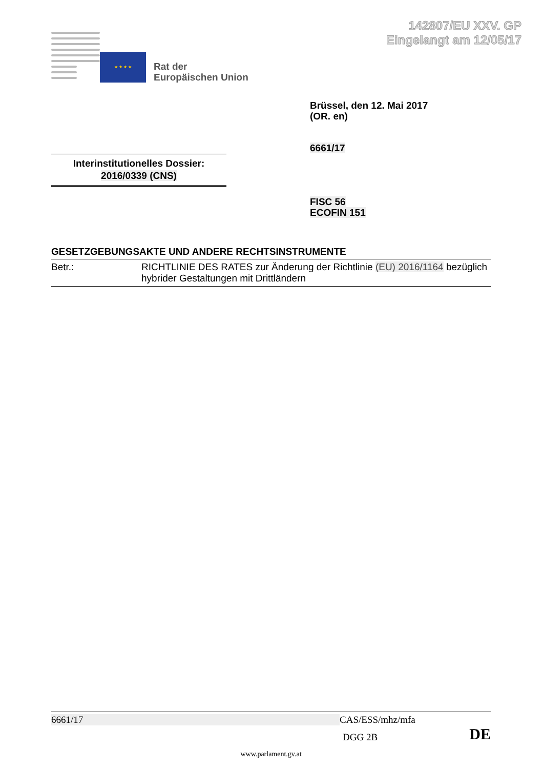142807/EU XXV. GP
Eingelangt am 12/05/17
★ ★ ★ ★
Rat der
Europäischen Union
Brüssel, den 12. Mai 2017
(OR. en)
6661/17
Interinstitutionelles Dossier:
2016/0339 (CNS)
FISC 56
ECOFIN 151
GESETZGEBUNGSAKTE UND ANDERE RECHTSINSTRUMENTE
| Betr.: | RICHTLINIE DES RATES zur Änderung der Richtlinie (EU) 2016/1164 bezüglich hybrider Gestaltungen mit Drittländern |
6661/17 CAS/ESS/mhz/mfa
DGG 2B DE
www.parlament.gv.at